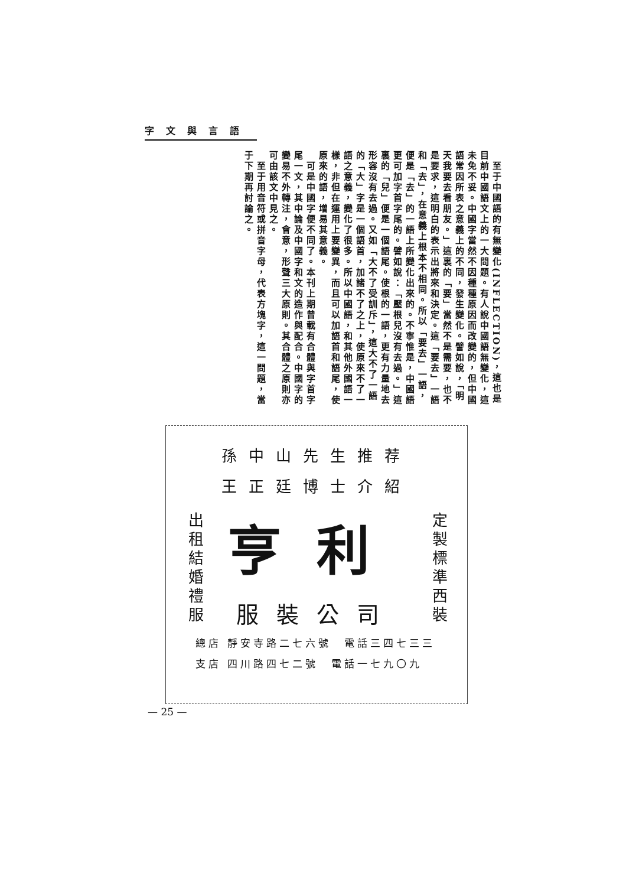字文與言語
　至于中國語的有無變化(INFLECTION)，這也是目前中國語文上的一大問題。有人說中國語無變化，這未免不妥。中國字當然不因種種原因而改變的，但中國語常因所表之意義上的不同，發生變化。譬如說，「明天我要去看朋友。」這裏的「要」當然不是需要，也不是要求，這明白的表示出將來和決定。這「要去」一語和「去」，在意義上根本不相同。所以「要去」一語，便是「去」的一語上所變化出來的。不寧惟是，中國語更可加字首字尾的。譬如說：「壓根兒沒有去過。」這裏的「兒」便是一個語尾。使根的一語，更有力量地去形容沒有去過。又如「大不了受訓斥」，這大不了一語的「大」字是一個語首，加諸不了之上，使原來不了一語之意義，變化了很多。所以中國語，和其他外國語一樣，非但在運用上要變異，而且可以加語首和語尾，使原來的語，增易其意義。
　可是中國字便不同了。本刊上期曾載有合體與字首字尾一文，其中論及中國字和文的造作與配合。中國字的變易不外轉注，會意，形聲三大原則。其合體之原則亦可由該文中見之。
　至于用音符或拼音字母，代表方塊字，這一問題，當于下期再討論之。
孫中山先生推荐
王正廷博士介紹
出租結婚禮服
亨利
服裝公司
定製標準西裝
總店 靜安寺路二七六號　電話三四七三三
支店 四川路四七二號　電話一七九〇九
— 25 —